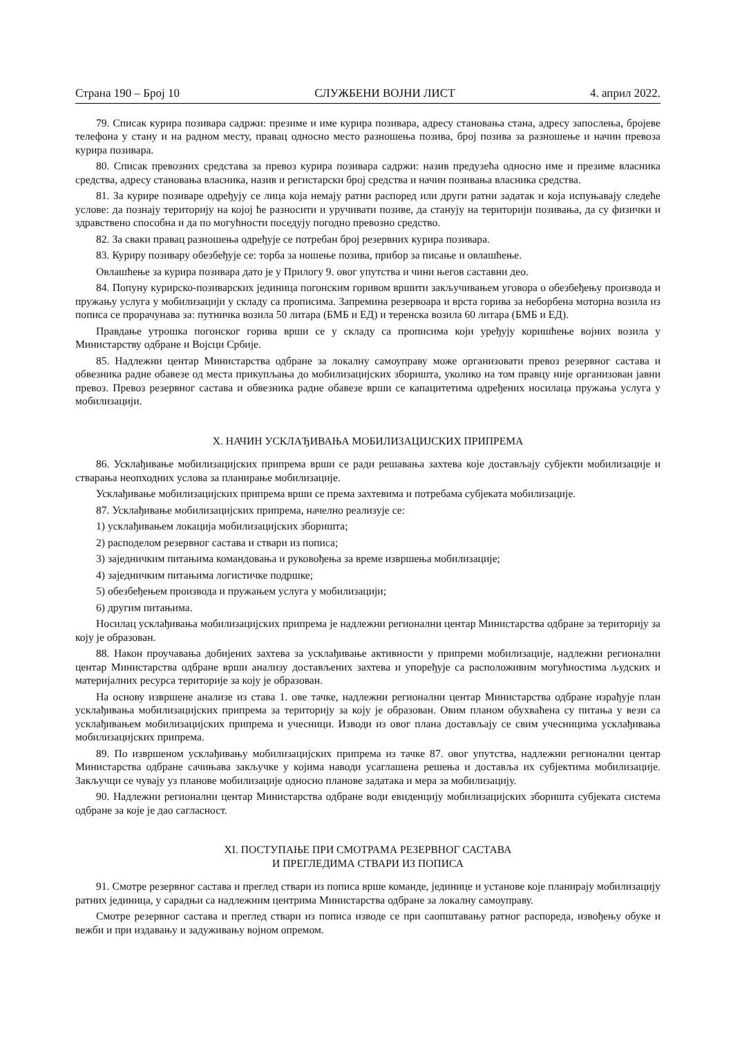Страна 190 – Број 10 СЛУЖБЕНИ ВОЈНИ ЛИСТ 4. април 2022.
79. Списак курира позивара садржи: презиме и име курира позивара, адресу становања стана, адресу запослења, бројеве телефона у стану и на радном месту, правац односно место разношења позива, број позива за разношење и начин превоза курира позивара.
80. Списак превозних средстава за превоз курира позивара садржи: назив предузећа односно име и презиме власника средства, адресу становања власника, назив и регистарски број средства и начин позивања власника средства.
81. За курире позиваре одређују се лица која немају ратни распоред или други ратни задатак и која испуњавају следеће услове: да познају територију на којој ће разносити и уручивати позиве, да станују на територији позивања, да су физички и здравствено способна и да по могућности поседују погодно превозно средство.
82. За сваки правац разношења одређује се потребан број резервних курира позивара.
83. Куриру позивару обезбеђује се: торба за ношење позива, прибор за писање и овлашћење.
Овлашћење за курира позивара дато је у Прилогу 9. овог упутства и чини његов саставни део.
84. Попуну курирско-позиварских јединица погонским горивом вршити закључивањем уговора о обезбеђењу производа и пружању услуга у мобилизацији у складу са прописима. Запремина резервоара и врста горива за неборбена моторна возила из пописа се прорачунава за: путничка возила 50 литара (БМБ и ЕД) и теренска возила 60 литара (БМБ и ЕД).
Правдање утрошка погонског горива врши се у складу са прописима који уређују коришћење војних возила у Министарству одбране и Војсци Србије.
85. Надлежни центар Министарства одбране за локалну самоуправу може организовати превоз резервног састава и обвезника радне обавезе од места прикупљања до мобилизацијских зборишта, уколико на том правцу није организован јавни превоз. Превоз резервног састава и обвезника радне обавезе врши се капацитетима одређених носилаца пружања услуга у мобилизацији.
X. НАЧИН УСКЛАЂИВАЊА МОБИЛИЗАЦИЈСКИХ ПРИПРЕМА
86. Усклађивање мобилизацијских припрема врши се ради решавања захтева које достављају субјекти мобилизације и стварања неопходних услова за планирање мобилизације.
Усклађивање мобилизацијских припрема врши се према захтевима и потребама субјеката мобилизације.
87. Усклађивање мобилизацијских припрема, начелно реализује се:
1) усклађивањем локација мобилизацијских зборишта;
2) расподелом резервног састава и ствари из пописа;
3) заједничким питањима командовања и руковођења за време извршења мобилизације;
4) заједничким питањима логистичке подршке;
5) обезбеђењем производа и пружањем услуга у мобилизацији;
6) другим питањима.
Носилац усклађивања мобилизацијских припрема је надлежни регионални центар Министарства одбране за територију за коју је образован.
88. Након проучавања добијених захтева за усклађивање активности у припреми мобилизације, надлежни регионални центар Министарства одбране врши анализу достављених захтева и упоређује са расположивим могућностима људских и материјалних ресурса територије за коју је образован.
На основу извршене анализе из става 1. ове тачке, надлежни регионални центар Министарства одбране израђује план усклађивања мобилизацијских припрема за територију за коју је образован. Овим планом обухваћена су питања у вези са усклађивањем мобилизацијских припрема и учесници. Изводи из овог плана достављају се свим учесницима усклађивања мобилизацијских припрема.
89. По извршеном усклађивању мобилизацијских припрема из тачке 87. овог упутства, надлежни регионални центар Министарства одбране сачињава закључке у којима наводи усаглашена решења и доставља их субјектима мобилизације. Закључци се чувају уз планове мобилизације односно планове задатака и мера за мобилизацију.
90. Надлежни регионални центар Министарства одбране води евиденцију мобилизацијских зборишта субјеката система одбране за које је дао сагласност.
XI. ПОСТУПАЊЕ ПРИ СМОТРАМА РЕЗЕРВНОГ САСТАВА
И ПРЕГЛЕДИМА СТВАРИ ИЗ ПОПИСА
91. Смотре резервног састава и преглед ствари из пописа врше команде, јединице и установе које планирају мобилизацију ратних јединица, у сарадњи са надлежним центрима Министарства одбране за локалну самоуправу.
Смотре резервног састава и преглед ствари из пописа изводе се при саопштавању ратног распореда, извођењу обуке и вежби и при издавању и задуживању војном опремом.